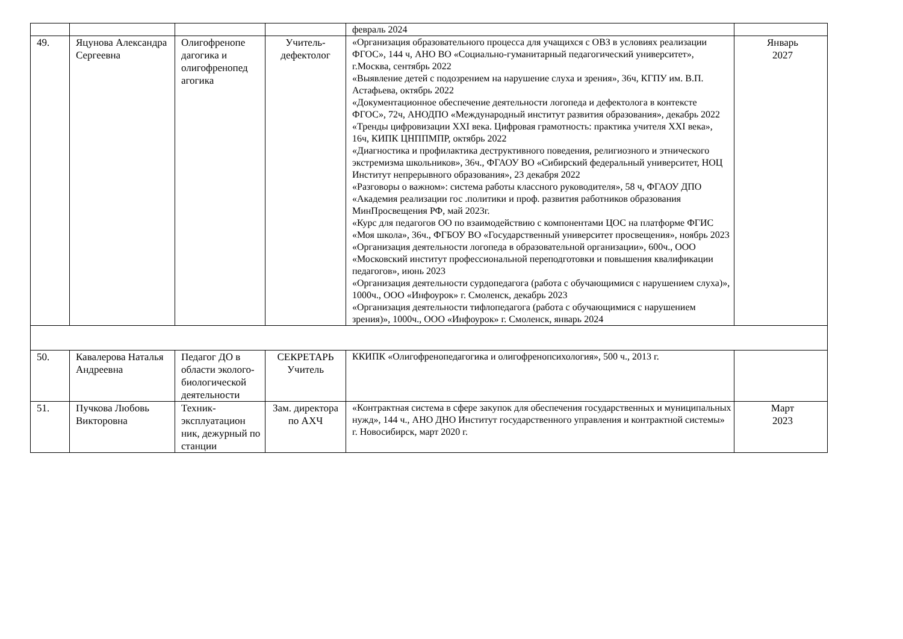| | | | | февраль 2024 | |
| 49. | Яцунова Александра Сергеевна | Олигофренопе дагогика и олигофренопед агогика | Учитель-дефектолог | «Организация образовательного процесса для учащихся с ОВЗ в условиях реализации ФГОС», 144 ч, АНО ВО «Социально-гуманитарный педагогический университет», г.Москва, сентябрь 2022 «Выявление детей с подозрением на нарушение слуха и зрения», 36ч, КГПУ им. В.П. Астафьева, октябрь 2022 «Документационное обеспечение деятельности логопеда и дефектолога в контексте ФГОС», 72ч, АНОДПО «Международный институт развития образования», декабрь 2022 «Тренды цифровизации XXI века. Цифровая грамотность: практика учителя XXI века», 16ч, КИПК ЦНППМПР, октябрь 2022 «Диагностика и профилактика деструктивного поведения, религиозного и этнического экстремизма школьников», 36ч., ФГАОУ ВО «Сибирский федеральный университет, НОЦ Институт непрерывного образования», 23 декабря 2022 «Разговоры о важном»: система работы классного руководителя», 58 ч, ФГАОУ ДПО «Академия реализации гос .политики и проф. развития работников образования МинПросвещения РФ, май 2023г. «Курс для педагогов ОО по взаимодействию с компонентами ЦОС на платформе ФГИС «Моя школа», 36ч., ФГБОУ ВО «Государственный университет просвещения», ноябрь 2023 «Организация деятельности логопеда в образовательной организации», 600ч., ООО «Московский институт профессиональной переподготовки и повышения квалификации педагогов», июнь 2023 «Организация деятельности сурдопедагога (работа с обучающимися с нарушением слуха)», 1000ч., ООО «Инфоурок» г. Смоленск, декабрь 2023 «Организация деятельности тифлопедагога (работа с обучающимися с нарушением зрения)», 1000ч., ООО «Инфоурок» г. Смоленск, январь 2024 | Январь 2027 |
| 50. | Кавалерова Наталья Андреевна | Педагог ДО в области эколого-биологической деятельности | СЕКРЕТАРЬ Учитель | ККИПК «Олигофренопедагогика и олигофренопсихология», 500 ч., 2013 г. | |
| 51. | Пучкова Любовь Викторовна | Техник-эксплуатацион ник, дежурный по станции | Зам. директора по АХЧ | «Контрактная система в сфере закупок для обеспечения государственных и муниципальных нужд», 144 ч., АНО ДНО Институт государственного управления и контрактной системы» г. Новосибирск, март 2020 г. | Март 2023 |